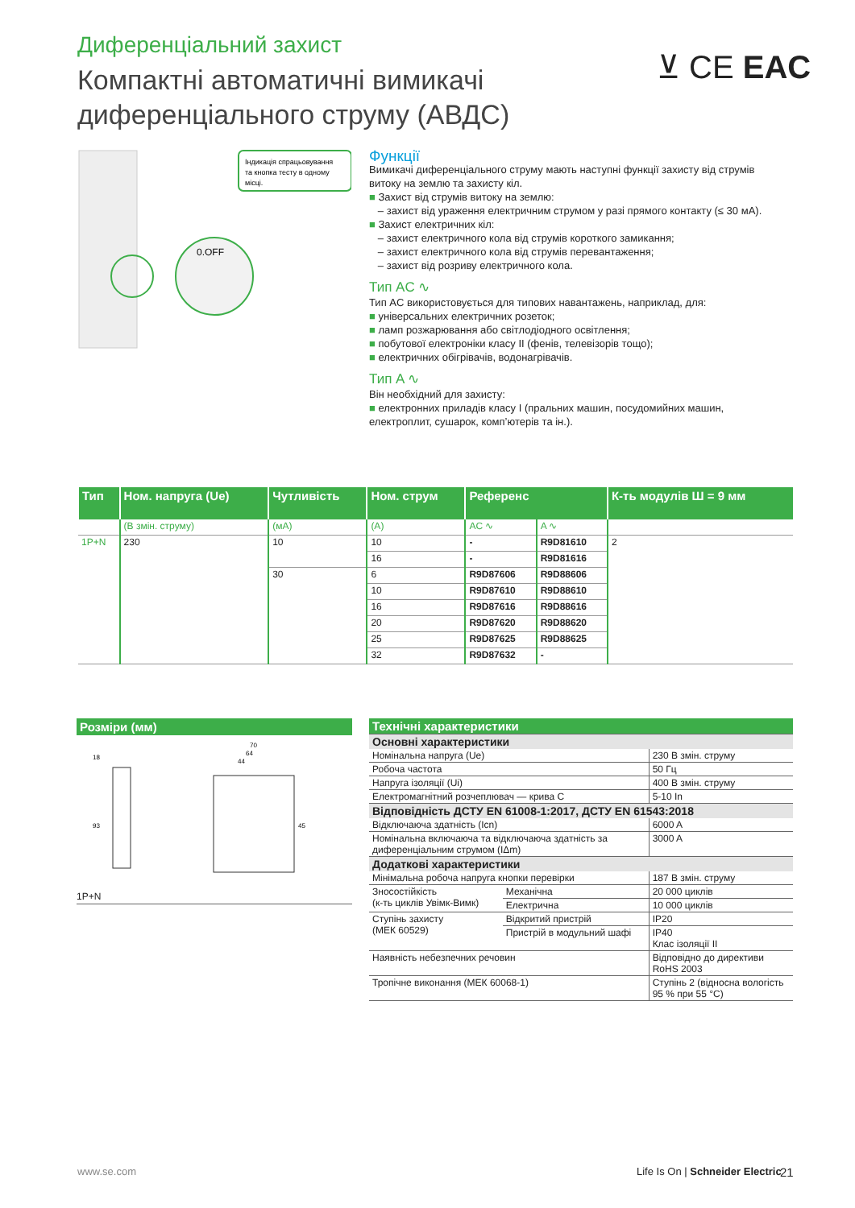Диференціальний захист
Компактні автоматичні вимикачі
диференціального струму (АВДС)
⊻ CE EAC
0.OFF
Індикація спрацьовування
та кнопка тесту в одному
місці.
Функції
Вимикачі диференціального струму мають наступні функції захисту від струмів витоку на землю та захисту кіл.
■ Захист від струмів витоку на землю:
– захист від ураження електричним струмом у разі прямого контакту (≤ 30 мА).
■ Захист електричних кіл:
– захист електричного кола від струмів короткого замикання;
– захист електричного кола від струмів перевантаження;
– захист від розриву електричного кола.
Тип AC ∿
Тип AC використовується для типових навантажень, наприклад, для:
■ універсальних електричних розеток;
■ ламп розжарювання або світлодіодного освітлення;
■ побутової електроніки класу II (фенів, телевізорів тощо);
■ електричних обігрівачів, водонагрівачів.
Тип A ∿
Він необхідний для захисту:
■ електронних приладів класу I (пральних машин, посудомийних машин, електроплит, сушарок, комп’ютерів та ін.).
| Тип | Ном. напруга (Ue) | Чутливість | Ном. струм | Референс | | К-ть модулів Ш = 9 мм |
| --- | --- | --- | --- | --- | --- | --- |
| | (В змін. струму) | (мА) | (А) | AC ∿ | A ∿ | |
| 1P+N | 230 | 10 | 10 | - | R9D81610 | 2 |
| | | | 16 | - | R9D81616 | |
| | | 30 | 6 | R9D87606 | R9D88606 | |
| | | | 10 | R9D87610 | R9D88610 | |
| | | | 16 | R9D87616 | R9D88616 | |
| | | | 20 | R9D87620 | R9D88620 | |
| | | | 25 | R9D87625 | R9D88625 | |
| | | | 32 | R9D87632 | - | |
Розміри (мм)
18
93
70
64
44
45
1P+N
| Технічні характеристики | | |
| Основні характеристики | | |
| Номінальна напруга (Ue) | | 230 В змін. струму |
| Робоча частота | | 50 Гц |
| Напруга ізоляції (Ui) | | 400 В змін. струму |
| Електромагнітний розчеплювач — крива C | | 5-10 In |
| Відповідність ДСТУ EN 61008-1:2017, ДСТУ EN 61543:2018 | | |
| Відключаюча здатність (Icn) | | 6000 A |
| Номінальна включаюча та відключаюча здатність за диференціальним струмом (IΔm) | | 3000 A |
| Додаткові характеристики | | |
| Мінімальна робоча напруга кнопки перевірки | | 187 В змін. струму |
| Зносостійкість (к-ть циклів Увімк-Вимк) | Механічна | 20 000 циклів |
| | Електрична | 10 000 циклів |
| Ступінь захисту (МЕК 60529) | Відкритий пристрій | IP20 |
| | Пристрій в модульний шафі | IP40 Клас ізоляції II |
| Наявність небезпечних речовин | | Відповідно до директиви RoHS 2003 |
| Тропічне виконання (МЕК 60068-1) | | Ступінь 2 (відносна вологість 95 % при 55 °C) |
www.se.com
Life Is On | Schneider Electric
21